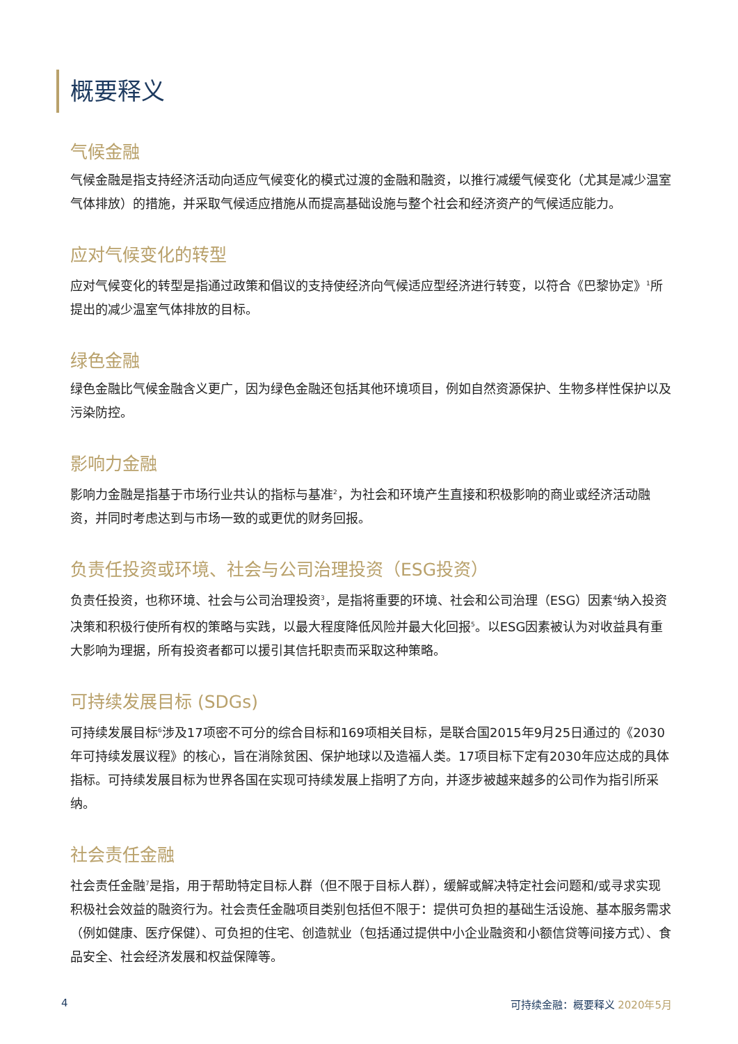概要释义
气候金融
气候金融是指支持经济活动向适应气候变化的模式过渡的金融和融资，以推行减缓气候变化（尤其是减少温室气体排放）的措施，并采取气候适应措施从而提高基础设施与整个社会和经济资产的气候适应能力。
应对气候变化的转型
应对气候变化的转型是指通过政策和倡议的支持使经济向气候适应型经济进行转变，以符合《巴黎协定》<sup>1</sup>所提出的减少温室气体排放的目标。
绿色金融
绿色金融比气候金融含义更广，因为绿色金融还包括其他环境项目，例如自然资源保护、生物多样性保护以及污染防控。
影响力金融
影响力金融是指基于市场行业共认的指标与基准<sup>2</sup>，为社会和环境产生直接和积极影响的商业或经济活动融资，并同时考虑达到与市场一致的或更优的财务回报。
负责任投资或环境、社会与公司治理投资（ESG投资）
负责任投资，也称环境、社会与公司治理投资<sup>3</sup>，是指将重要的环境、社会和公司治理（ESG）因素<sup>4</sup>纳入投资决策和积极行使所有权的策略与实践，以最大程度降低风险并最大化回报<sup>5</sup>。以ESG因素被认为对收益具有重大影响为理据，所有投资者都可以援引其信托职责而采取这种策略。
可持续发展目标 (SDGs)
可持续发展目标<sup>6</sup>涉及17项密不可分的综合目标和169项相关目标，是联合国2015年9月25日通过的《2030年可持续发展议程》的核心，旨在消除贫困、保护地球以及造福人类。17项目标下定有2030年应达成的具体指标。可持续发展目标为世界各国在实现可持续发展上指明了方向，并逐步被越来越多的公司作为指引所采纳。
社会责任金融
社会责任金融<sup>7</sup>是指，用于帮助特定目标人群（但不限于目标人群），缓解或解决特定社会问题和/或寻求实现积极社会效益的融资行为。社会责任金融项目类别包括但不限于：提供可负担的基础生活设施、基本服务需求（例如健康、医疗保健）、可负担的住宅、创造就业（包括通过提供中小企业融资和小额信贷等间接方式）、食品安全、社会经济发展和权益保障等。
4 可持续金融：概要释义 2020年5月